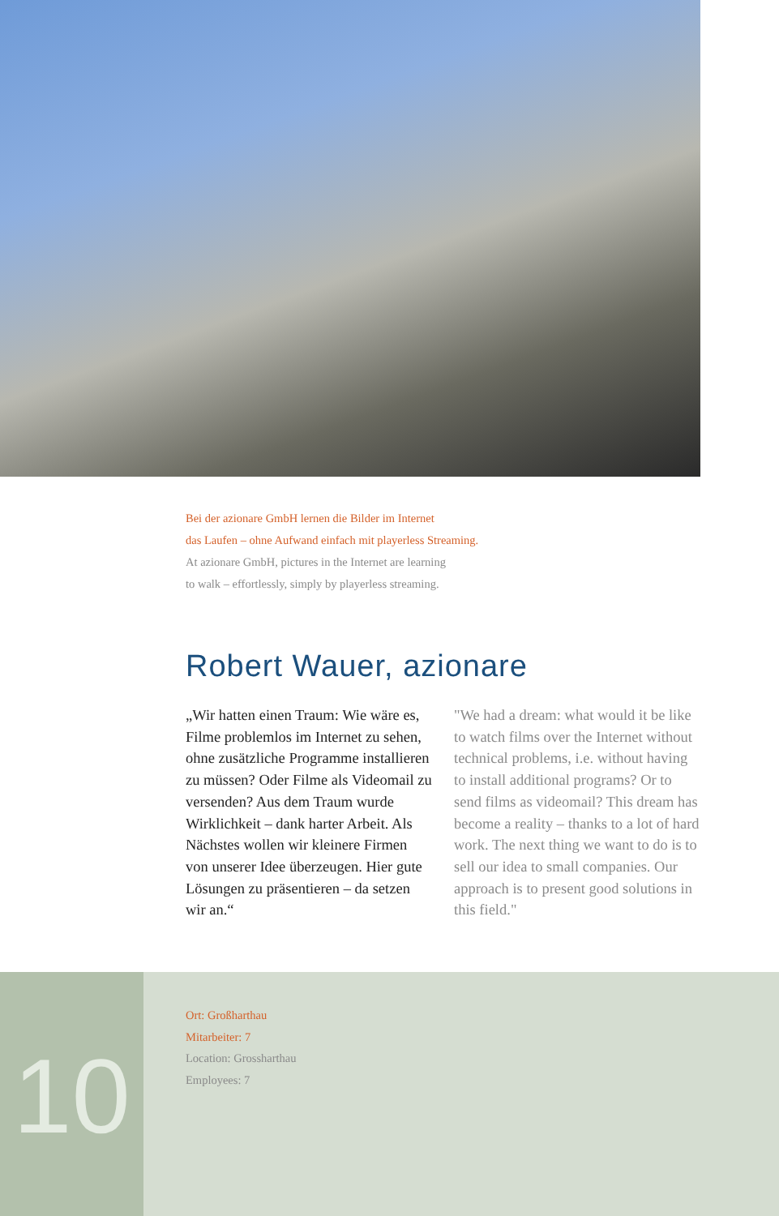Bei der azionare GmbH lernen die Bilder im Internet
das Laufen – ohne Aufwand einfach mit playerless Streaming.
At azionare GmbH, pictures in the Internet are learning
to walk – effortlessly, simply by playerless streaming.
Robert Wauer, azionare
„Wir hatten einen Traum: Wie wäre es, Filme problemlos im Internet zu sehen, ohne zusätzliche Programme installieren zu müssen? Oder Filme als Videomail zu versenden? Aus dem Traum wurde Wirklichkeit – dank harter Arbeit. Als Nächstes wollen wir kleinere Firmen von unserer Idee überzeugen. Hier gute Lösungen zu präsentieren – da setzen wir an.“
"We had a dream: what would it be like to watch films over the Internet without technical problems, i.e. without having to install additional programs? Or to send films as video­mail? This dream has become a reali­ty – thanks to a lot of hard work. The next thing we want to do is to sell our idea to small companies. Our approach is to present good solutions in this field."
10
Ort: Großharthau
Mitarbeiter: 7
Location: Grossharthau
Employees: 7